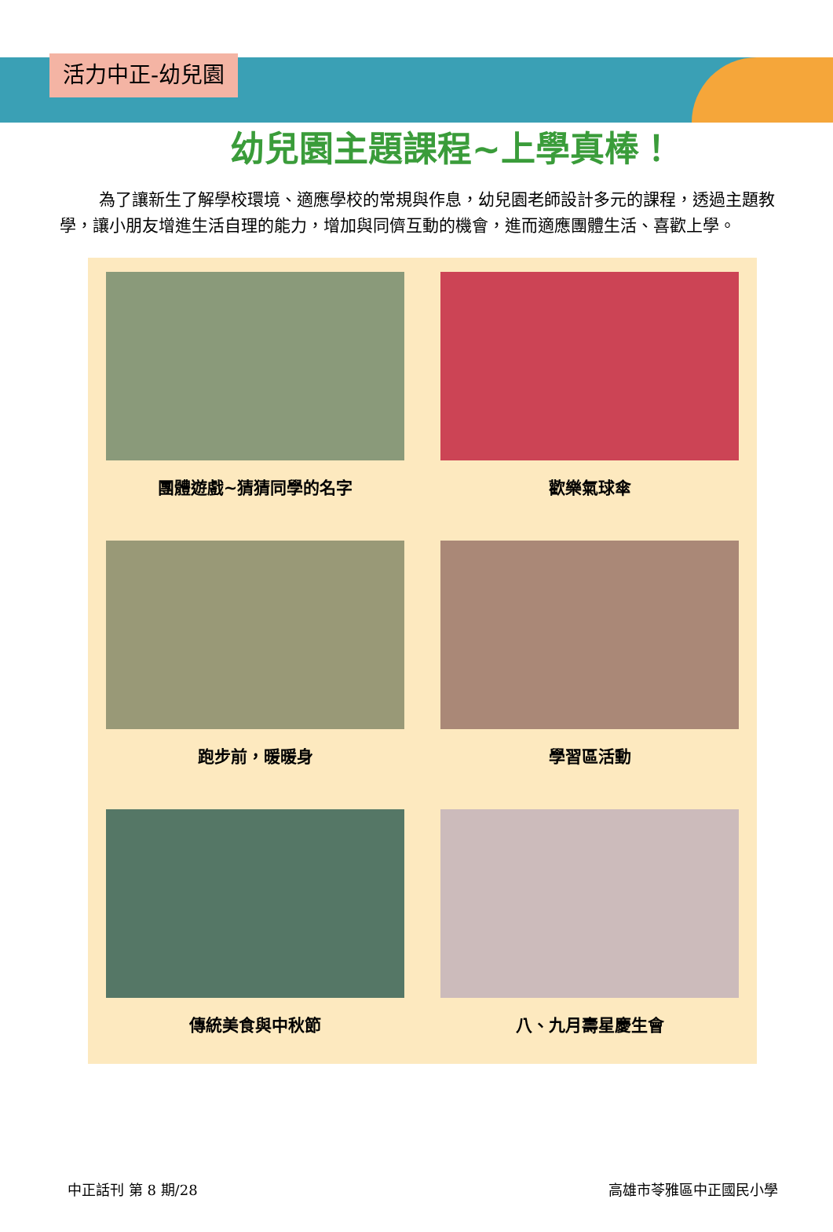活力中正-幼兒園
幼兒園主題課程~上學真棒！
為了讓新生了解學校環境、適應學校的常規與作息，幼兒園老師設計多元的課程，透過主題教學，讓小朋友增進生活自理的能力，增加與同儕互動的機會，進而適應團體生活、喜歡上學。
團體遊戲~猜猜同學的名字
歡樂氣球傘
跑步前，暖暖身
學習區活動
傳統美食與中秋節
八、九月壽星慶生會
中正話刊 第 8 期/28 高雄市苓雅區中正國民小學